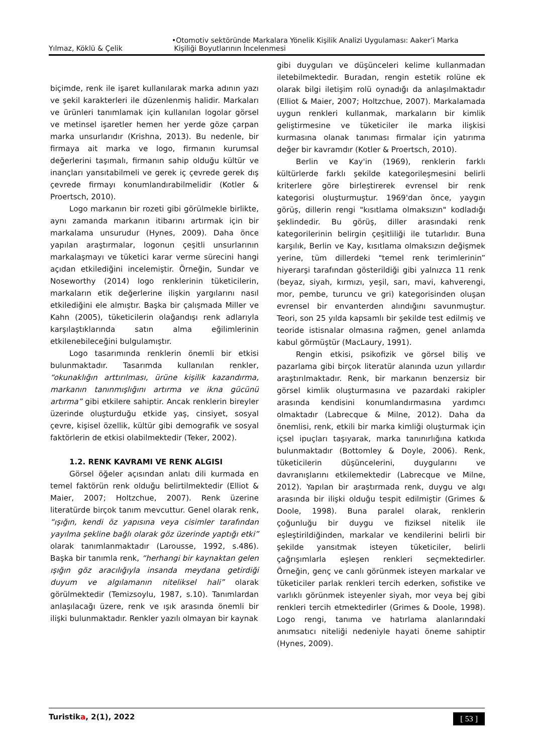Yılmaz, Köklü & Çelik •Otomotiv sektöründe Markalara Yönelik Kişilik Analizi Uygulaması: Aaker’i Marka
Kişiliği Boyutlarının İncelenmesi
biçimde, renk ile işaret kullanılarak marka adının yazı ve şekil karakterleri ile düzenlenmiş halidir. Markaları ve ürünleri tanımlamak için kullanılan logolar görsel ve metinsel işaretler hemen her yerde göze çarpan marka unsurlarıdır (Krishna, 2013). Bu nedenle, bir firmaya ait marka ve logo, firmanın kurumsal değerlerini taşımalı, firmanın sahip olduğu kültür ve inançları yansıtabilmeli ve gerek iç çevrede gerek dış çevrede firmayı konumlandırabilmelidir (Kotler & Proertsch, 2010).
Logo markanın bir rozeti gibi görülmekle birlikte, aynı zamanda markanın itibarını artırmak için bir markalama unsurudur (Hynes, 2009). Daha önce yapılan araştırmalar, logonun çeşitli unsurlarının markalaşmayı ve tüketici karar verme sürecini hangi açıdan etkilediğini incelemiştir. Örneğin, Sundar ve Noseworthy (2014) logo renklerinin tüketicilerin, markaların etik değerlerine ilişkin yargılarını nasıl etkilediğini ele almıştır. Başka bir çalışmada Miller ve Kahn (2005), tüketicilerin olağandışı renk adlarıyla karşılaştıklarında satın alma eğilimlerinin etkilenebileceğini bulgulamıştır.
Logo tasarımında renklerin önemli bir etkisi bulunmaktadır. Tasarımda kullanılan renkler, “okunaklığın arttırılması, ürüne kişilik kazandırma, markanın tanınmışlığını artırma ve ikna gücünü artırma” gibi etkilere sahiptir. Ancak renklerin bireyler üzerinde oluşturduğu etkide yaş, cinsiyet, sosyal çevre, kişisel özellik, kültür gibi demografik ve sosyal faktörlerin de etkisi olabilmektedir (Teker, 2002).
1.2. RENK KAVRAMI VE RENK ALGISI
Görsel öğeler açısından anlatı dili kurmada en temel faktörün renk olduğu belirtilmektedir (Elliot & Maier, 2007; Holtzchue, 2007). Renk üzerine literatürde birçok tanım mevcuttur. Genel olarak renk, “ışığın, kendi öz yapısına veya cisimler tarafından yayılma şekline bağlı olarak göz üzerinde yaptığı etki” olarak tanımlanmaktadır (Larousse, 1992, s.486). Başka bir tanımla renk, “herhangi bir kaynaktan gelen ışığın göz aracılığıyla insanda meydana getirdiği duyum ve algılamanın niteliksel hali” olarak görülmektedir (Temizsoylu, 1987, s.10). Tanımlardan anlaşılacağı üzere, renk ve ışık arasında önemli bir ilişki bulunmaktadır. Renkler yazılı olmayan bir kaynak
gibi duyguları ve düşünceleri kelime kullanmadan iletebilmektedir. Buradan, rengin estetik rolüne ek olarak bilgi iletişim rolü oynadığı da anlaşılmaktadır (Elliot & Maier, 2007; Holtzchue, 2007). Markalamada uygun renkleri kullanmak, markaların bir kimlik geliştirmesine ve tüketiciler ile marka ilişkisi kurmasına olanak tanıması firmalar için yatırıma değer bir kavramdır (Kotler & Proertsch, 2010).
Berlin ve Kay'in (1969), renklerin farklı kültürlerde farklı şekilde kategorileşmesini belirli kriterlere göre birleştirerek evrensel bir renk kategorisi oluşturmuştur. 1969'dan önce, yaygın görüş, dillerin rengi "kısıtlama olmaksızın" kodladığı şeklindedir. Bu görüş, diller arasındaki renk kategorilerinin belirgin çeşitliliği ile tutarlıdır. Buna karşılık, Berlin ve Kay, kısıtlama olmaksızın değişmek yerine, tüm dillerdeki "temel renk terimlerinin” hiyerarşi tarafından gösterildiği gibi yalnızca 11 renk (beyaz, siyah, kırmızı, yeşil, sarı, mavi, kahverengi, mor, pembe, turuncu ve gri) kategorisinden oluşan evrensel bir envanterden alındığını savunmuştur. Teori, son 25 yılda kapsamlı bir şekilde test edilmiş ve teoride istisnalar olmasına rağmen, genel anlamda kabul görmüştür (MacLaury, 1991).
Rengin etkisi, psikofizik ve görsel biliş ve pazarlama gibi birçok literatür alanında uzun yıllardır araştırılmaktadır. Renk, bir markanın benzersiz bir görsel kimlik oluşturmasına ve pazardaki rakipler arasında kendisini konumlandırmasına yardımcı olmaktadır (Labrecque & Milne, 2012). Daha da önemlisi, renk, etkili bir marka kimliği oluşturmak için içsel ipuçları taşıyarak, marka tanınırlığına katkıda bulunmaktadır (Bottomley & Doyle, 2006). Renk, tüketicilerin düşüncelerini, duygularını ve davranışlarını etkilemektedir (Labrecque ve Milne, 2012). Yapılan bir araştırmada renk, duygu ve algı arasında bir ilişki olduğu tespit edilmiştir (Grimes & Doole, 1998). Buna paralel olarak, renklerin çoğunluğu bir duygu ve fiziksel nitelik ile eşleştirildiğinden, markalar ve kendilerini belirli bir şekilde yansıtmak isteyen tüketiciler, belirli çağrışımlarla eşleşen renkleri seçmektedirler. Örneğin, genç ve canlı görünmek isteyen markalar ve tüketiciler parlak renkleri tercih ederken, sofistike ve varlıklı görünmek isteyenler siyah, mor veya bej gibi renkleri tercih etmektedirler (Grimes & Doole, 1998). Logo rengi, tanıma ve hatırlama alanlarındaki anımsatıcı niteliği nedeniyle hayati öneme sahiptir (Hynes, 2009).
Turistika, 2(1), 2022
[ 53 ]